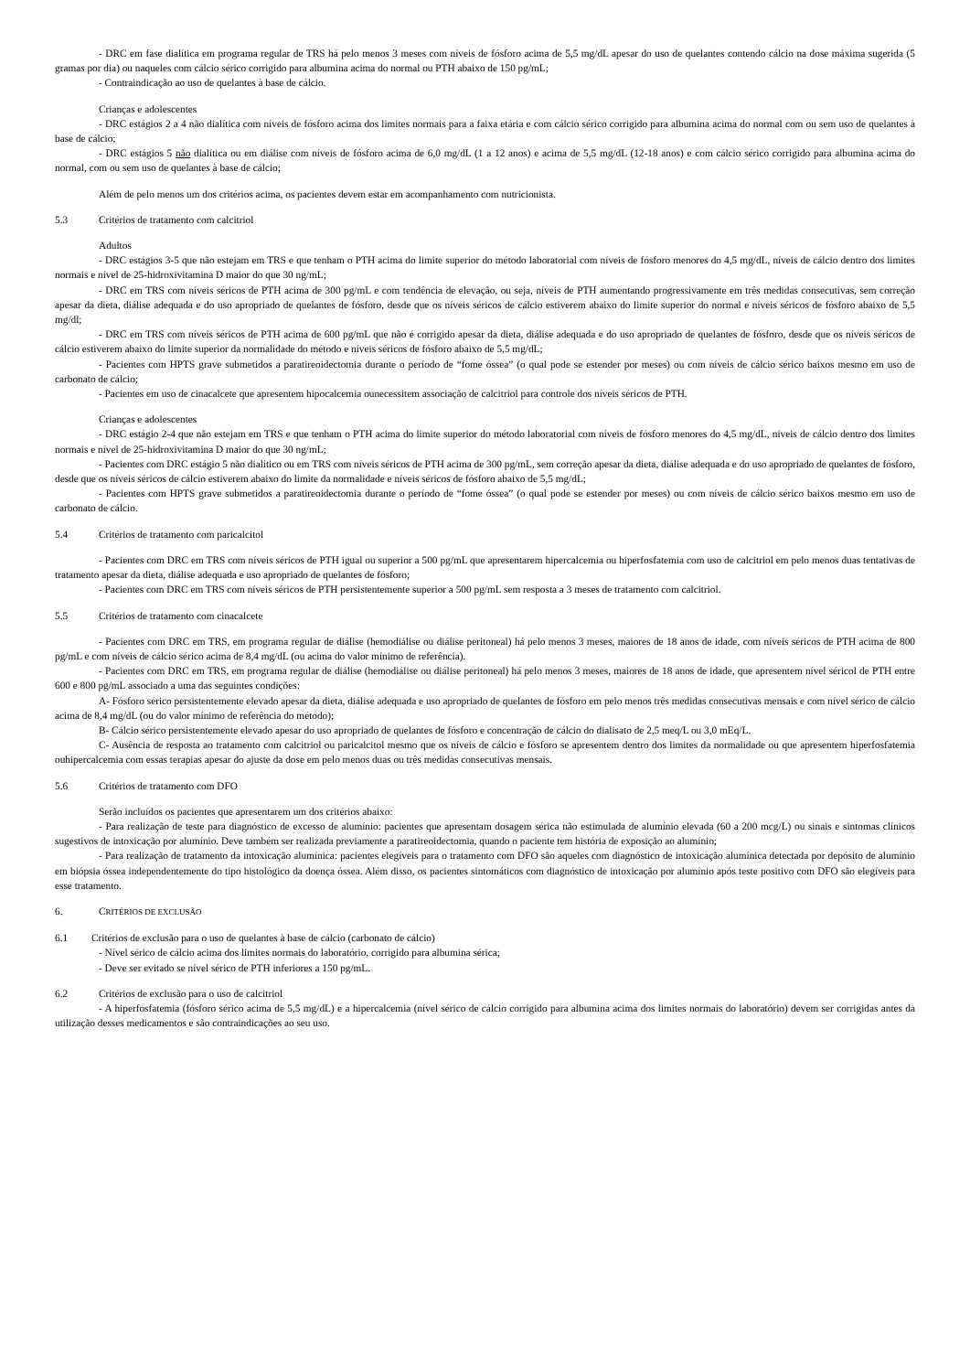- DRC em fase dialítica em programa regular de TRS há pelo menos 3 meses com níveis de fósforo acima de 5,5 mg/dL apesar do uso de quelantes contendo cálcio na dose máxima sugerida (5 gramas por dia) ou naqueles com cálcio sérico corrigido para albumina acima do normal ou PTH abaixo de 150 pg/mL;
- Contraindicação ao uso de quelantes à base de cálcio.
Crianças e adolescentes
- DRC estágios 2 a 4 não dialítica com níveis de fósforo acima dos limites normais para a faixa etária e com cálcio sérico corrigido para albumina acima do normal com ou sem uso de quelantes à base de cálcio;
- DRC estágios 5 não dialítica ou em diálise com níveis de fósforo acima de 6,0 mg/dL (1 a 12 anos) e acima de 5,5 mg/dL (12-18 anos) e com cálcio sérico corrigido para albumina acima do normal, com ou sem uso de quelantes à base de cálcio;
Além de pelo menos um dos critérios acima, os pacientes devem estar em acompanhamento com nutricionista.
5.3 Critérios de tratamento com calcitriol
Adultos
- DRC estágios 3-5 que não estejam em TRS e que tenham o PTH acima do limite superior do método laboratorial com níveis de fósforo menores do 4,5 mg/dL, níveis de cálcio dentro dos limites normais e nível de 25-hidroxivitamina D maior do que 30 ng/mL;
- DRC em TRS com níveis séricos de PTH acima de 300 pg/mL e com tendência de elevação, ou seja, níveis de PTH aumentando progressivamente em três medidas consecutivas, sem correção apesar da dieta, diálise adequada e do uso apropriado de quelantes de fósforo, desde que os níveis séricos de cálcio estiverem abaixo do limite superior do normal e níveis séricos de fósforo abaixo de 5,5 mg/dl;
- DRC em TRS com níveis séricos de PTH acima de 600 pg/mL que não é corrigido apesar da dieta, diálise adequada e do uso apropriado de quelantes de fósforo, desde que os níveis séricos de cálcio estiverem abaixo do limite superior da normalidade do método e níveis séricos de fósforo abaixo de 5,5 mg/dL;
- Pacientes com HPTS grave submetidos a paratireoidectomia durante o período de “fome óssea” (o qual pode se estender por meses) ou com níveis de cálcio sérico baixos mesmo em uso de carbonato de cálcio;
- Pacientes em uso de cinacalcete que apresentem hipocalcemia ounecessitem associação de calcitriol para controle dos níveis séricos de PTH.
Crianças e adolescentes
- DRC estágio 2-4 que não estejam em TRS e que tenham o PTH acima do limite superior do método laboratorial com níveis de fósforo menores do 4,5 mg/dL, níveis de cálcio dentro dos limites normais e nível de 25-hidroxivitamina D maior do que 30 ng/mL;
- Pacientes com DRC estágio 5 não dialítico ou em TRS com níveis séricos de PTH acima de 300 pg/mL, sem correção apesar da dieta, diálise adequada e do uso apropriado de quelantes de fósforo, desde que os níveis séricos de cálcio estiverem abaixo do limite da normalidade e níveis séricos de fósforo abaixo de 5,5 mg/dL;
- Pacientes com HPTS grave submetidos a paratireoidectomia durante o período de “fome óssea” (o qual pode se estender por meses) ou com níveis de cálcio sérico baixos mesmo em uso de carbonato de cálcio.
5.4 Critérios de tratamento com paricalcitol
- Pacientes com DRC em TRS com níveis séricos de PTH igual ou superior a 500 pg/mL que apresentarem hipercalcemia ou hiperfosfatemia com uso de calcitriol em pelo menos duas tentativas de tratamento apesar da dieta, diálise adequada e uso apropriado de quelantes de fósforo;
- Pacientes com DRC em TRS com níveis séricos de PTH persistentemente superior a 500 pg/mL sem resposta a 3 meses de tratamento com calcitriol.
5.5 Critérios de tratamento com cinacalcete
- Pacientes com DRC em TRS, em programa regular de diálise (hemodiálise ou diálise peritoneal) há pelo menos 3 meses, maiores de 18 anos de idade, com níveis séricos de PTH acima de 800 pg/mL e com níveis de cálcio sérico acima de 8,4 mg/dL (ou acima do valor mínimo de referência).
- Pacientes com DRC em TRS, em programa regular de diálise (hemodiálise ou diálise peritoneal) há pelo menos 3 meses, maiores de 18 anos de idade, que apresentem nível séricol de PTH entre 600 e 800 pg/mL associado a uma das seguintes condições:
A- Fósforo sérico persistentemente elevado apesar da dieta, diálise adequada e uso apropriado de quelantes de fósforo em pelo menos três medidas consecutivas mensais e com nível sérico de cálcio acima de 8,4 mg/dL (ou do valor mínimo de referência do método);
B- Cálcio sérico persistentemente elevado apesar do uso apropriado de quelantes de fósforo e concentração de cálcio do dialisato de 2,5 meq/L ou 3,0 mEq/L.
C- Ausência de resposta ao tratamento com calcitriol ou paricalcitol mesmo que os níveis de cálcio e fósforo se apresentem dentro dos limites da normalidade ou que apresentem hiperfosfatemia ouhipercalcemia com essas terapias apesar do ajuste da dose em pelo menos duas ou três medidas consecutivas mensais.
5.6 Critérios de tratamento com DFO
Serão incluídos os pacientes que apresentarem um dos critérios abaixo:
- Para realização de teste para diagnóstico de excesso de alumínio: pacientes que apresentam dosagem sérica não estimulada de alumínio elevada (60 a 200 mcg/L) ou sinais e sintomas clínicos sugestivos de intoxicação por alumínio. Deve também ser realizada previamente a paratireoidectomia, quando o paciente tem história de exposição ao alumínio;
- Para realização de tratamento da intoxicação alumínica: pacientes elegíveis para o tratamento com DFO são aqueles com diagnóstico de intoxicação alumínica detectada por depósito de alumínio em biópsia óssea independentemente do tipo histológico da doença óssea. Além disso, os pacientes sintomáticos com diagnóstico de intoxicação por alumínio após teste positivo com DFO são elegíveis para esse tratamento.
6. CRITÉRIOS DE EXCLUSÃO
6.1 Critérios de exclusão para o uso de quelantes à base de cálcio (carbonato de cálcio)
- Nível sérico de cálcio acima dos limites normais do laboratório, corrigido para albumina sérica;
- Deve ser evitado se nível sérico de PTH inferiores a 150 pg/mL.
6.2 Critérios de exclusão para o uso de calcitriol
- A hiperfosfatemia (fósforo sérico acima de 5,5 mg/dL) e a hipercalcemia (nível sérico de cálcio corrigido para albumina acima dos limites normais do laboratório) devem ser corrigidas antes da utilização desses medicamentos e são contraindicações ao seu uso.